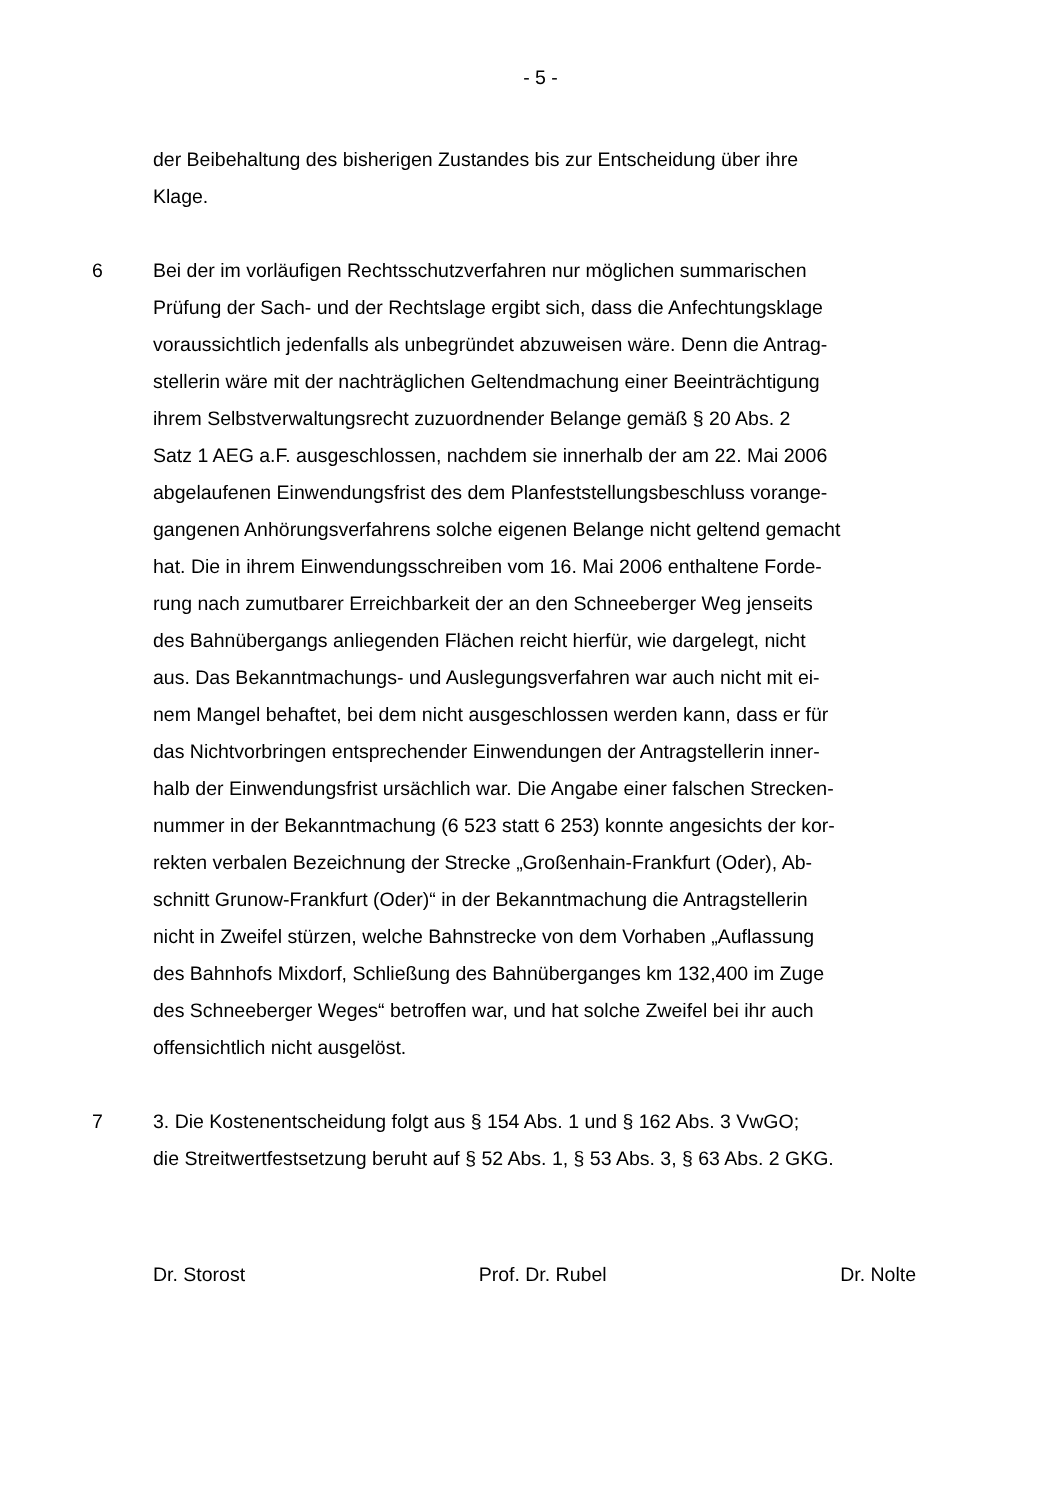- 5 -
der Beibehaltung des bisherigen Zustandes bis zur Entscheidung über ihre
Klage.
6 Bei der im vorläufigen Rechtsschutzverfahren nur möglichen summarischen
Prüfung der Sach- und der Rechtslage ergibt sich, dass die Anfechtungsklage
voraussichtlich jedenfalls als unbegründet abzuweisen wäre. Denn die Antrag-
stellerin wäre mit der nachträglichen Geltendmachung einer Beeinträchtigung
ihrem Selbstverwaltungsrecht zuzuordnender Belange gemäß § 20 Abs. 2
Satz 1 AEG a.F. ausgeschlossen, nachdem sie innerhalb der am 22. Mai 2006
abgelaufenen Einwendungsfrist des dem Planfeststellungsbeschluss vorange-
gangenen Anhörungsverfahrens solche eigenen Belange nicht geltend gemacht
hat. Die in ihrem Einwendungsschreiben vom 16. Mai 2006 enthaltene Forde-
rung nach zumutbarer Erreichbarkeit der an den Schneeberger Weg jenseits
des Bahnübergangs anliegenden Flächen reicht hierfür, wie dargelegt, nicht
aus. Das Bekanntmachungs- und Auslegungsverfahren war auch nicht mit ei-
nem Mangel behaftet, bei dem nicht ausgeschlossen werden kann, dass er für
das Nichtvorbringen entsprechender Einwendungen der Antragstellerin inner-
halb der Einwendungsfrist ursächlich war. Die Angabe einer falschen Strecken-
nummer in der Bekanntmachung (6 523 statt 6 253) konnte angesichts der kor-
rekten verbalen Bezeichnung der Strecke „Großenhain-Frankfurt (Oder), Ab-
schnitt Grunow-Frankfurt (Oder)“ in der Bekanntmachung die Antragstellerin
nicht in Zweifel stürzen, welche Bahnstrecke von dem Vorhaben „Auflassung
des Bahnhofs Mixdorf, Schließung des Bahnüberganges km 132,400 im Zuge
des Schneeberger Weges“ betroffen war, und hat solche Zweifel bei ihr auch
offensichtlich nicht ausgelöst.
7 3. Die Kostenentscheidung folgt aus § 154 Abs. 1 und § 162 Abs. 3 VwGO;
die Streitwertfestsetzung beruht auf § 52 Abs. 1, § 53 Abs. 3, § 63 Abs. 2 GKG.
Dr. Storost Prof. Dr. Rubel Dr. Nolte